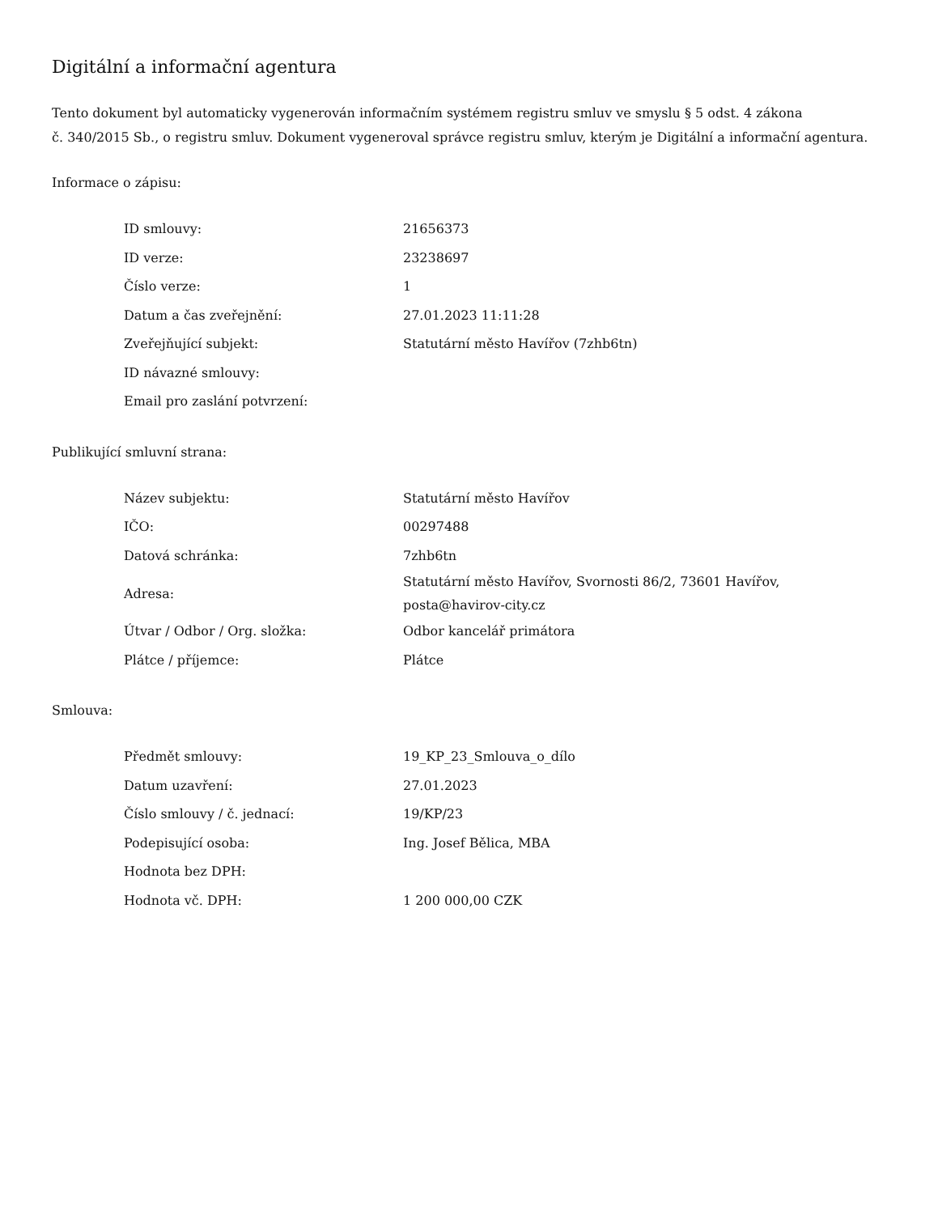Digitální a informační agentura
Tento dokument byl automaticky vygenerován informačním systémem registru smluv ve smyslu § 5 odst. 4 zákona
č. 340/2015 Sb., o registru smluv. Dokument vygeneroval správce registru smluv, kterým je Digitální a informační agentura.
Informace o zápisu:
| ID smlouvy: | 21656373 |
| ID verze: | 23238697 |
| Číslo verze: | 1 |
| Datum a čas zveřejnění: | 27.01.2023 11:11:28 |
| Zveřejňující subjekt: | Statutární město Havířov (7zhb6tn) |
| ID návazné smlouvy: | |
| Email pro zaslání potvrzení: | |
Publikující smluvní strana:
| Název subjektu: | Statutární město Havířov |
| IČO: | 00297488 |
| Datová schránka: | 7zhb6tn |
| Adresa: | Statutární město Havířov, Svornosti 86/2, 73601 Havířov, posta@havirov-city.cz |
| Útvar / Odbor / Org. složka: | Odbor kancelář primátora |
| Plátce / příjemce: | Plátce |
Smlouva:
| Předmět smlouvy: | 19_KP_23_Smlouva_o_dílo |
| Datum uzavření: | 27.01.2023 |
| Číslo smlouvy / č. jednací: | 19/KP/23 |
| Podepisující osoba: | Ing. Josef Bělica, MBA |
| Hodnota bez DPH: | |
| Hodnota vč. DPH: | 1 200 000,00 CZK |